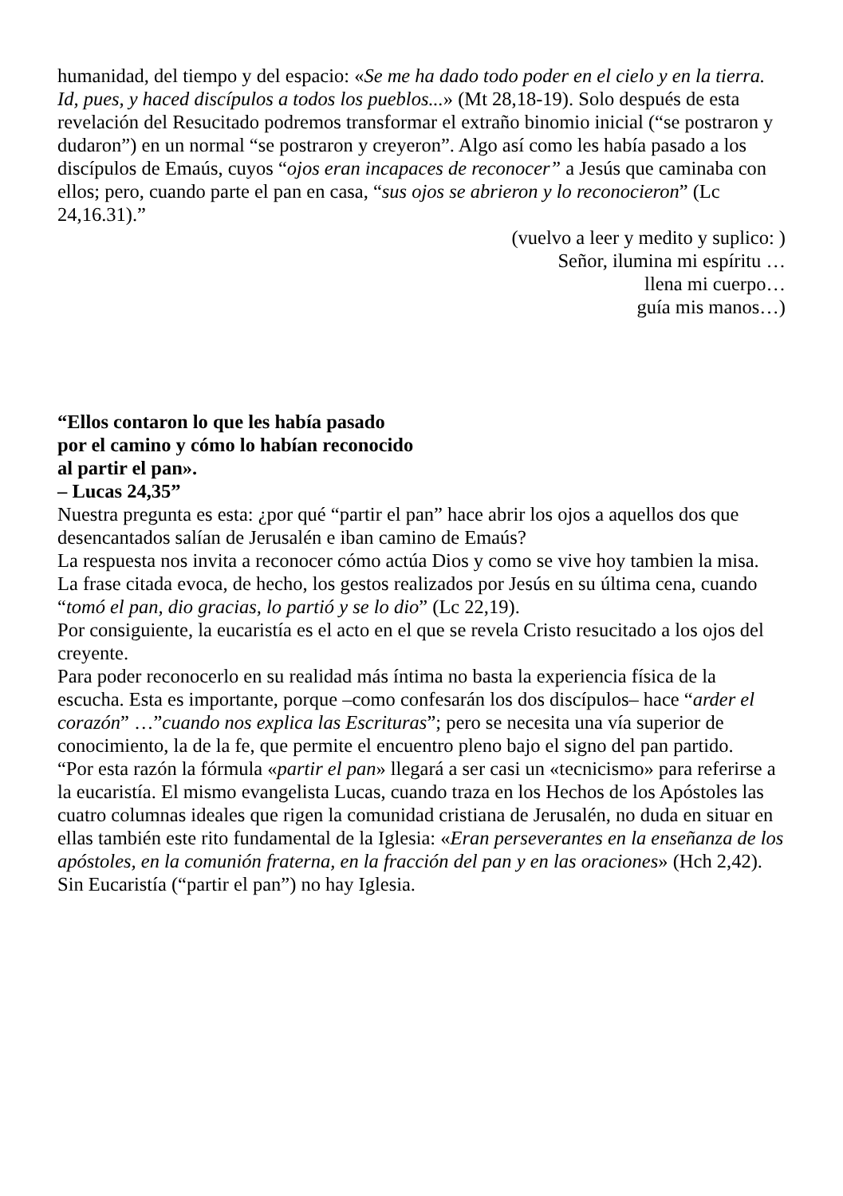humanidad, del tiempo y del espacio: «Se me ha dado todo poder en el cielo y en la tierra. Id, pues, y haced discípulos a todos los pueblos...» (Mt 28,18-19). Solo después de esta revelación del Resucitado podremos transformar el extraño binomio inicial (“se postraron y dudaron”) en un normal “se postraron y creyeron”. Algo así como les había pasado a los discípulos de Emaús, cuyos “ojos eran incapaces de reconocer” a Jesús que caminaba con ellos; pero, cuando parte el pan en casa, “sus ojos se abrieron y lo reconocieron” (Lc 24,16.31).”
(vuelvo a leer y medito y suplico: )
Señor, ilumina mi espíritu …
llena mi cuerpo…
guía mis manos…)
“Ellos contaron lo que les había pasado
por el camino y cómo lo habían reconocido
al partir el pan».
– Lucas 24,35”
Nuestra pregunta es esta: ¿por qué “partir el pan” hace abrir los ojos a aquellos dos que desencantados salían de Jerusalén e iban camino de Emaús?
La respuesta nos invita a reconocer cómo actúa Dios y como se vive hoy tambien la misa.
La frase citada evoca, de hecho, los gestos realizados por Jesús en su última cena, cuando “tomó el pan, dio gracias, lo partió y se lo dio” (Lc 22,19).
Por consiguiente, la eucaristía es el acto en el que se revela Cristo resucitado a los ojos del creyente.
Para poder reconocerlo en su realidad más íntima no basta la experiencia física de la escucha. Esta es importante, porque –como confesarán los dos discípulos– hace “arder el corazón” …”cuando nos explica las Escrituras”; pero se necesita una vía superior de conocimiento, la de la fe, que permite el encuentro pleno bajo el signo del pan partido.
“Por esta razón la fórmula «partir el pan» llegará a ser casi un «tecnicismo» para referirse a la eucaristía. El mismo evangelista Lucas, cuando traza en los Hechos de los Apóstoles las cuatro columnas ideales que rigen la comunidad cristiana de Jerusalén, no duda en situar en ellas también este rito fundamental de la Iglesia: «Eran perseverantes en la enseñanza de los apóstoles, en la comunión fraterna, en la fracción del pan y en las oraciones» (Hch 2,42). Sin Eucaristía (“partir el pan”) no hay Iglesia.